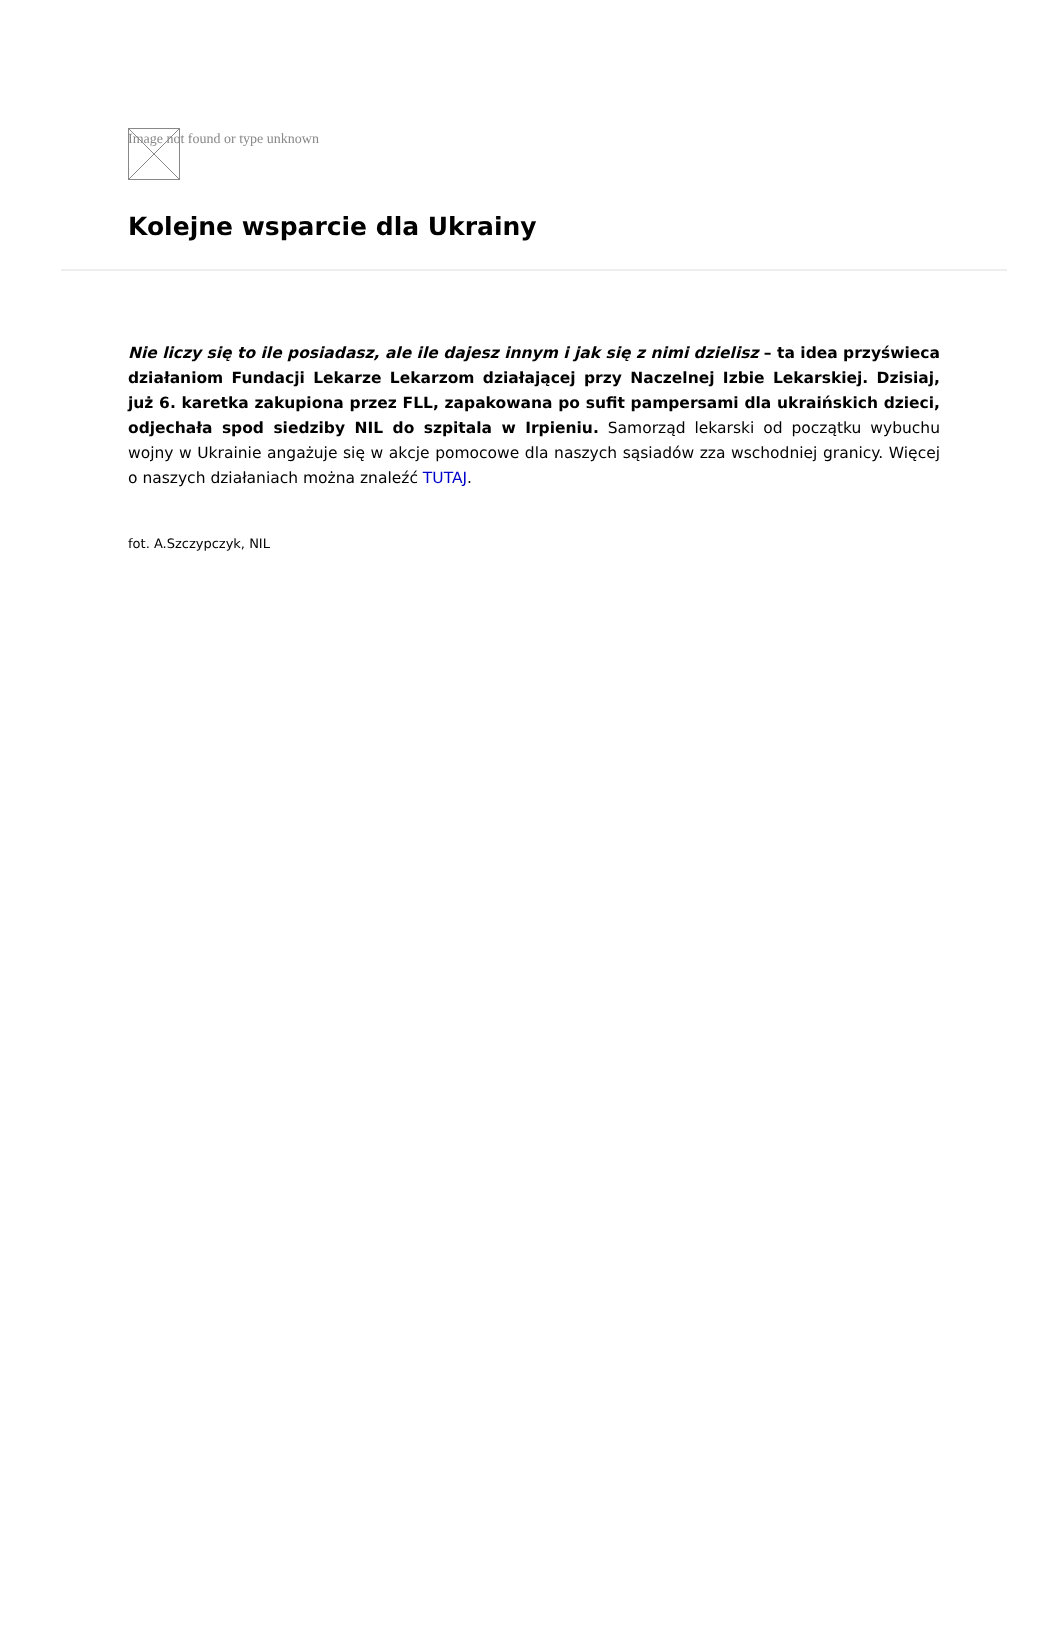Image not found or type unknown
Kolejne wsparcie dla Ukrainy
Nie liczy się to ile posiadasz, ale ile dajesz innym i jak się z nimi dzielisz – ta idea przyświeca działaniom Fundacji Lekarze Lekarzom działającej przy Naczelnej Izbie Lekarskiej. Dzisiaj, już 6. karetka zakupiona przez FLL, zapakowana po sufit pampersami dla ukraińskich dzieci, odjechała spod siedziby NIL do szpitala w Irpieniu. Samorząd lekarski od początku wybuchu wojny w Ukrainie angażuje się w akcje pomocowe dla naszych sąsiadów zza wschodniej granicy. Więcej o naszych działaniach można znaleźć TUTAJ.
fot. A.Szczypczyk, NIL